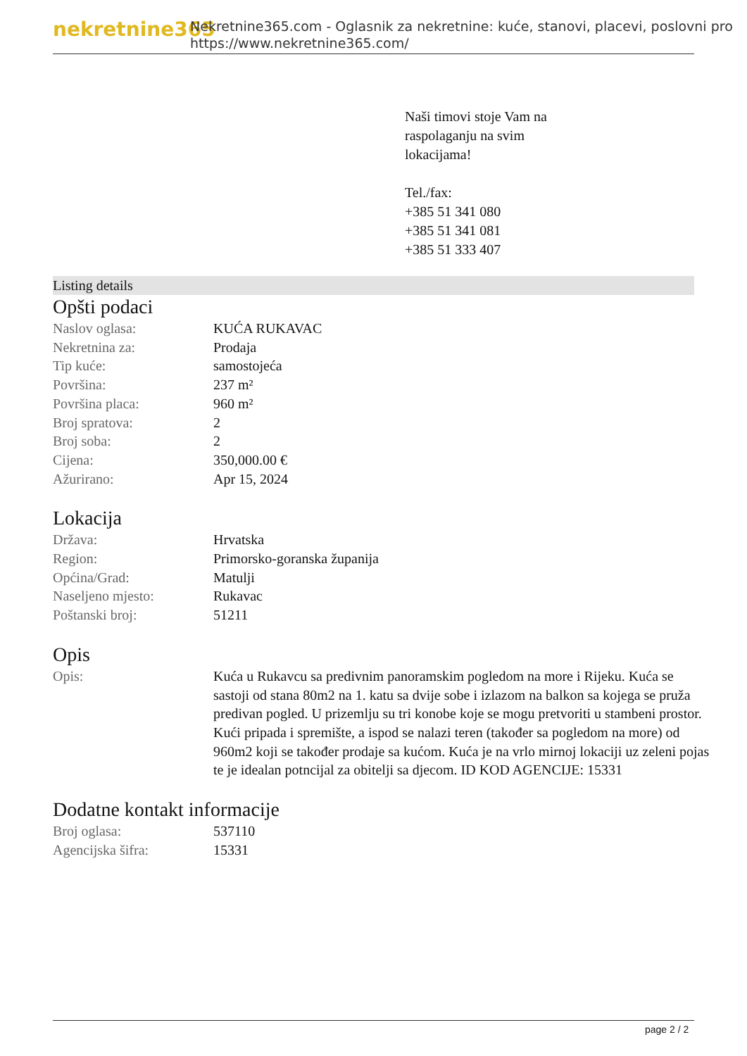nekretnine365
Nekretnine365.com - Oglasnik za nekretnine: kuće, stanovi, placevi, poslovni pro
https://www.nekretnine365.com/
Naši timovi stoje Vam na
raspolaganju na svim
lokacijama!
Tel./fax:
+385 51 341 080
+385 51 341 081
+385 51 333 407
Listing details
Opšti podaci
| Naslov oglasa: | KUĆA RUKAVAC |
| Nekretnina za: | Prodaja |
| Tip kuće: | samostojeća |
| Površina: | 237 m² |
| Površina placa: | 960 m² |
| Broj spratova: | 2 |
| Broj soba: | 2 |
| Cijena: | 350,000.00 € |
| Ažurirano: | Apr 15, 2024 |
Lokacija
| Država: | Hrvatska |
| Region: | Primorsko-goranska županija |
| Općina/Grad: | Matulji |
| Naseljeno mjesto: | Rukavac |
| Poštanski broj: | 51211 |
Opis
| Opis: | Kuća u Rukavcu sa predivnim panoramskim pogledom na more i Rijeku. Kuća se sastoji od stana 80m2 na 1. katu sa dvije sobe i izlazom na balkon sa kojega se pruža predivan pogled. U prizemlju su tri konobe koje se mogu pretvoriti u stambeni prostor. Kući pripada i spremište, a ispod se nalazi teren (također sa pogledom na more) od 960m2 koji se također prodaje sa kućom. Kuća je na vrlo mirnoj lokaciji uz zeleni pojas te je idealan potncijal za obitelji sa djecom. ID KOD AGENCIJE: 15331 |
Dodatne kontakt informacije
| Broj oglasa: | 537110 |
| Agencijska šifra: | 15331 |
page 2 / 2